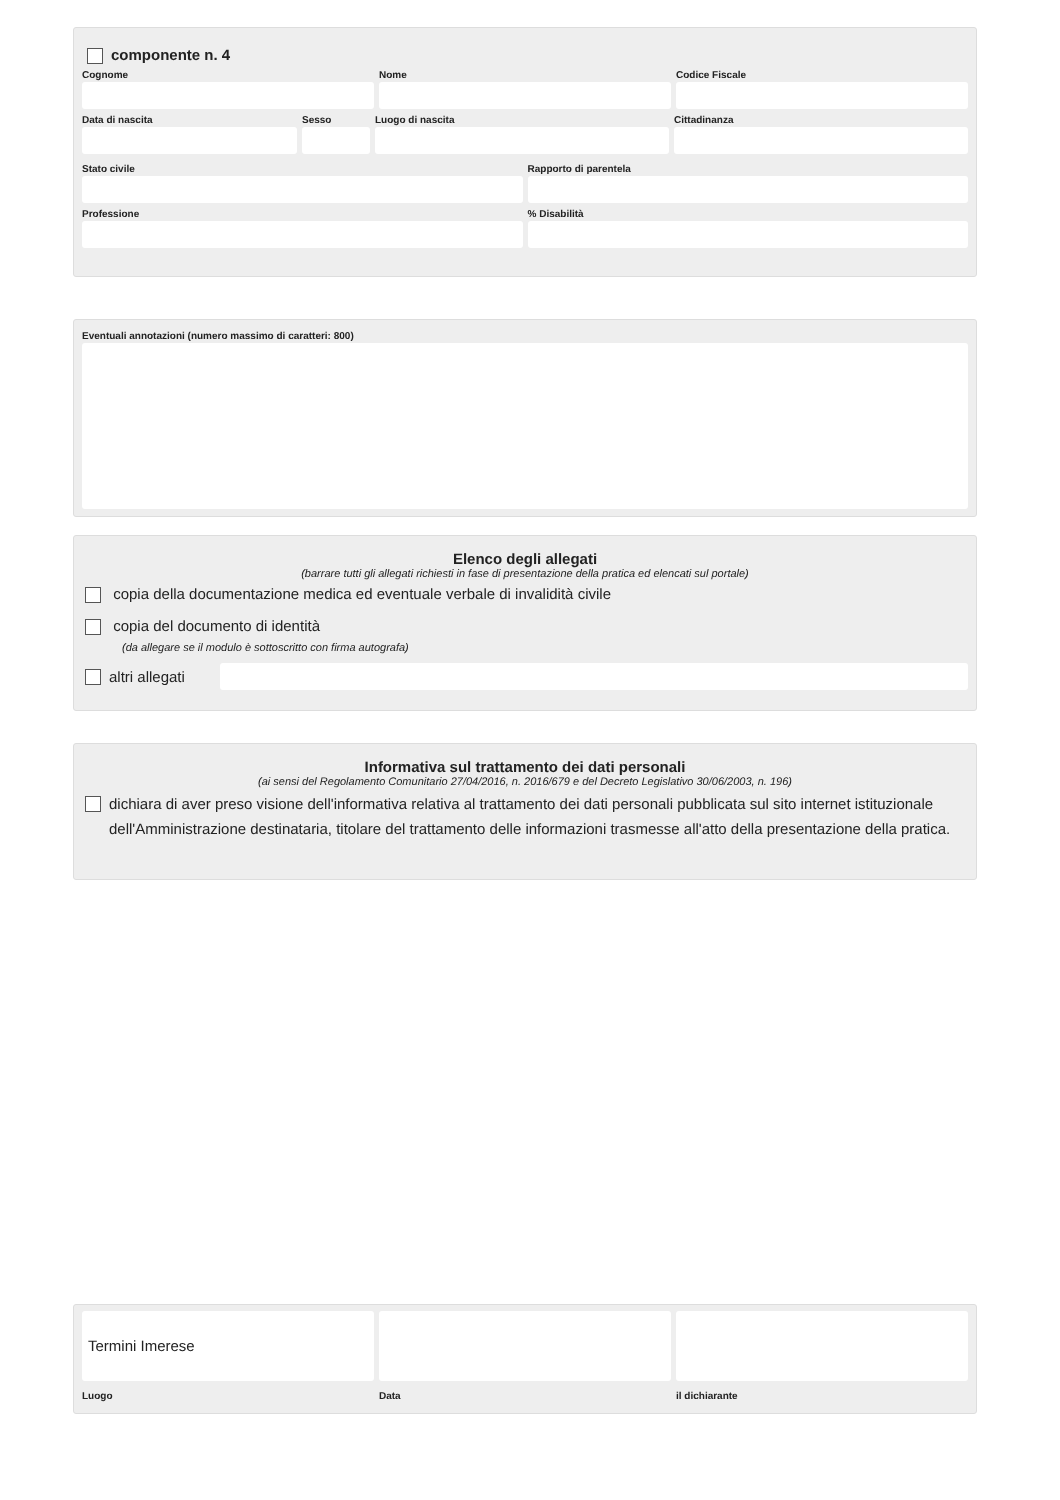componente n. 4
Cognome Nome Codice Fiscale
Data di nascita Sesso Luogo di nascita Cittadinanza
Stato civile Rapporto di parentela
Professione % Disabilità
Eventuali annotazioni (numero massimo di caratteri: 800)
Elenco degli allegati
(barrare tutti gli allegati richiesti in fase di presentazione della pratica ed elencati sul portale)
copia della documentazione medica ed eventuale verbale di invalidità civile
copia del documento di identità
(da allegare se il modulo è sottoscritto con firma autografa)
altri allegati
Informativa sul trattamento dei dati personali
(ai sensi del Regolamento Comunitario 27/04/2016, n. 2016/679 e del Decreto Legislativo 30/06/2003, n. 196)
dichiara di aver preso visione dell'informativa relativa al trattamento dei dati personali pubblicata sul sito internet istituzionale dell'Amministrazione destinataria, titolare del trattamento delle informazioni trasmesse all'atto della presentazione della pratica.
Termini Imerese
Luogo
Data il dichiarante